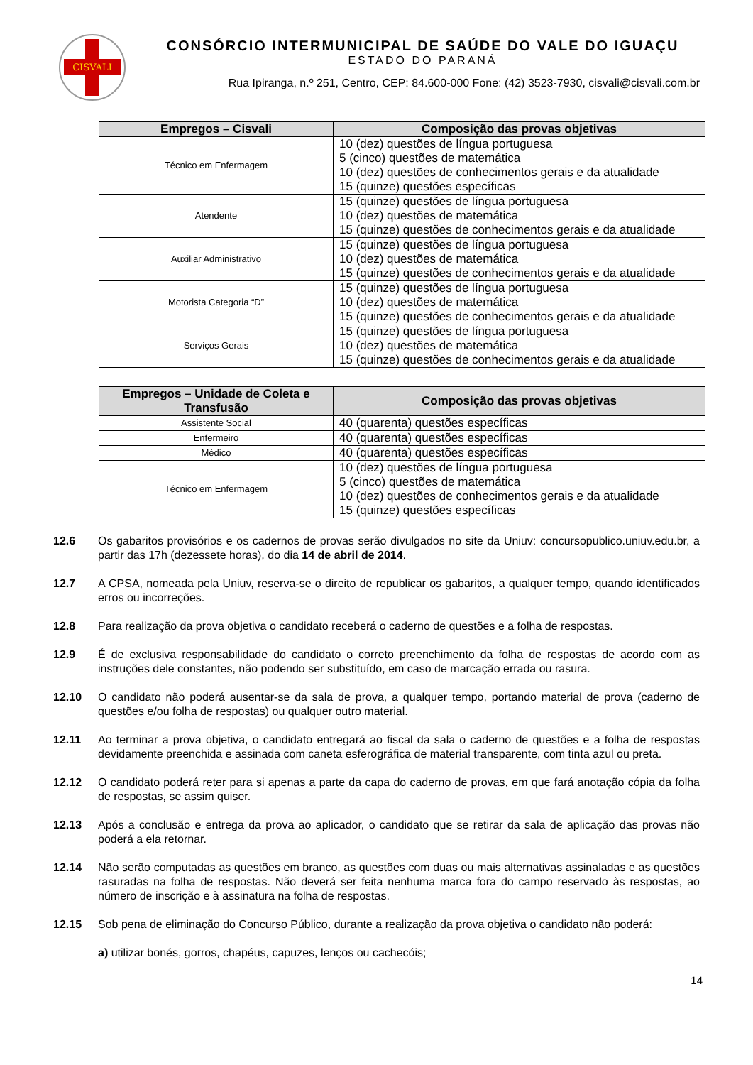CISVALI
CONSÓRCIO INTERMUNICIPAL DE SAÚDE DO VALE DO IGUAÇU
ESTADO DO PARANÁ
Rua Ipiranga, n.º 251, Centro, CEP: 84.600-000 Fone: (42) 3523-7930, cisvali@cisvali.com.br
| Empregos – Cisvali | Composição das provas objetivas |
| --- | --- |
| Técnico em Enfermagem | 10 (dez) questões de língua portuguesa 5 (cinco) questões de matemática 10 (dez) questões de conhecimentos gerais e da atualidade 15 (quinze) questões específicas |
| Atendente | 15 (quinze) questões de língua portuguesa 10 (dez) questões de matemática 15 (quinze) questões de conhecimentos gerais e da atualidade |
| Auxiliar Administrativo | 15 (quinze) questões de língua portuguesa 10 (dez) questões de matemática 15 (quinze) questões de conhecimentos gerais e da atualidade |
| Motorista Categoria “D” | 15 (quinze) questões de língua portuguesa 10 (dez) questões de matemática 15 (quinze) questões de conhecimentos gerais e da atualidade |
| Serviços Gerais | 15 (quinze) questões de língua portuguesa 10 (dez) questões de matemática 15 (quinze) questões de conhecimentos gerais e da atualidade |
| Empregos – Unidade de Coleta e Transfusão | Composição das provas objetivas |
| --- | --- |
| Assistente Social | 40 (quarenta) questões específicas |
| Enfermeiro | 40 (quarenta) questões específicas |
| Médico | 40 (quarenta) questões específicas |
| Técnico em Enfermagem | 10 (dez) questões de língua portuguesa 5 (cinco) questões de matemática 10 (dez) questões de conhecimentos gerais e da atualidade 15 (quinze) questões específicas |
12.6 Os gabaritos provisórios e os cadernos de provas serão divulgados no site da Uniuv: concursopublico.uniuv.edu.br, a partir das 17h (dezessete horas), do dia 14 de abril de 2014.
12.7 A CPSA, nomeada pela Uniuv, reserva-se o direito de republicar os gabaritos, a qualquer tempo, quando identificados erros ou incorreções.
12.8 Para realização da prova objetiva o candidato receberá o caderno de questões e a folha de respostas.
12.9 É de exclusiva responsabilidade do candidato o correto preenchimento da folha de respostas de acordo com as instruções dele constantes, não podendo ser substituído, em caso de marcação errada ou rasura.
12.10 O candidato não poderá ausentar-se da sala de prova, a qualquer tempo, portando material de prova (caderno de questões e/ou folha de respostas) ou qualquer outro material.
12.11 Ao terminar a prova objetiva, o candidato entregará ao fiscal da sala o caderno de questões e a folha de respostas devidamente preenchida e assinada com caneta esferográfica de material transparente, com tinta azul ou preta.
12.12 O candidato poderá reter para si apenas a parte da capa do caderno de provas, em que fará anotação cópia da folha de respostas, se assim quiser.
12.13 Após a conclusão e entrega da prova ao aplicador, o candidato que se retirar da sala de aplicação das provas não poderá a ela retornar.
12.14 Não serão computadas as questões em branco, as questões com duas ou mais alternativas assinaladas e as questões rasuradas na folha de respostas. Não deverá ser feita nenhuma marca fora do campo reservado às respostas, ao número de inscrição e à assinatura na folha de respostas.
12.15 Sob pena de eliminação do Concurso Público, durante a realização da prova objetiva o candidato não poderá:
a) utilizar bonés, gorros, chapéus, capuzes, lenços ou cachecóis;
14